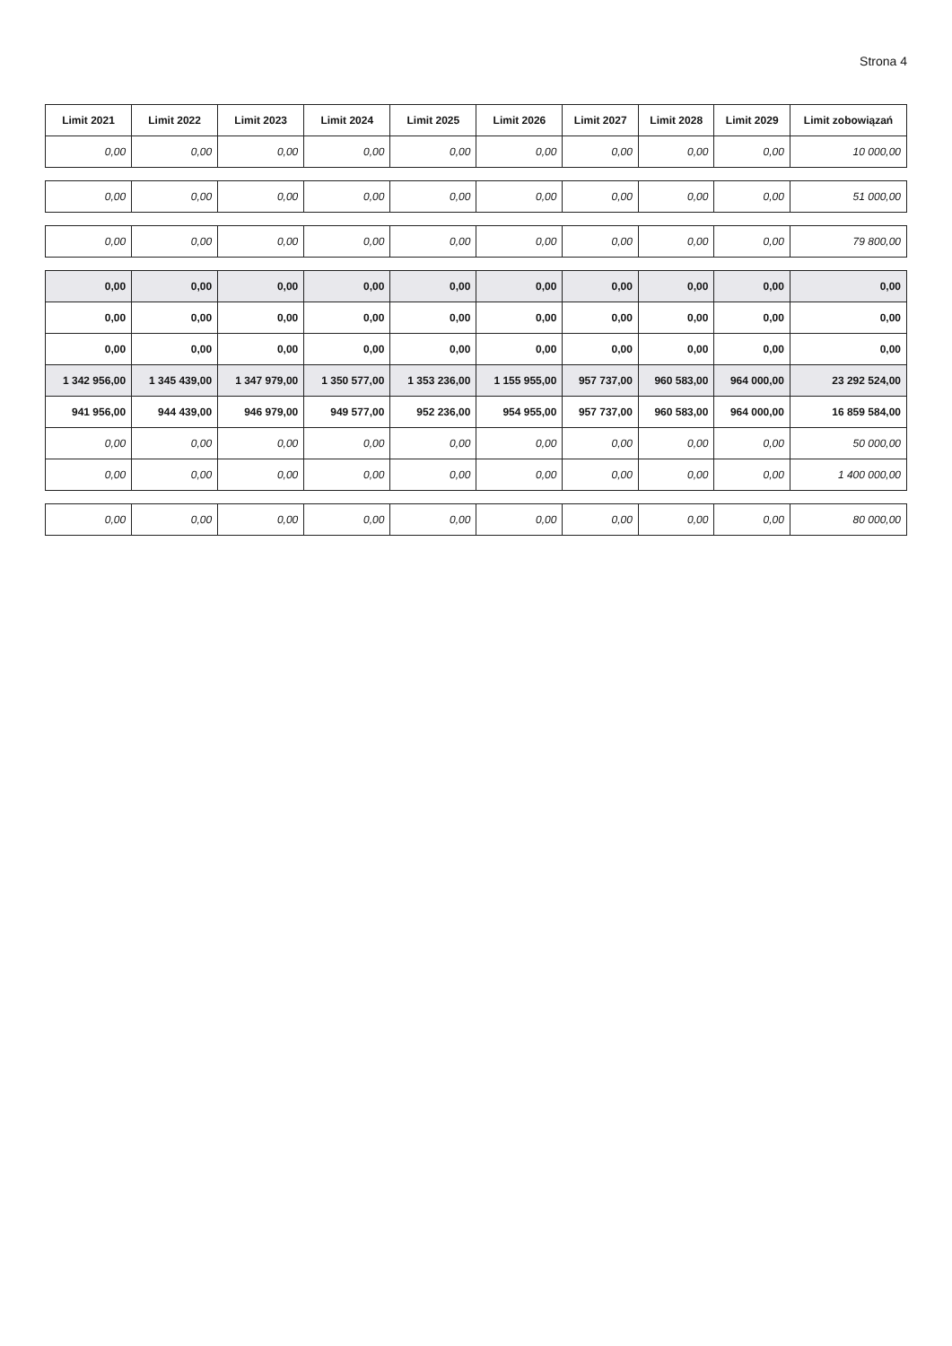Strona 4
| Limit 2021 | Limit 2022 | Limit 2023 | Limit 2024 | Limit 2025 | Limit 2026 | Limit 2027 | Limit 2028 | Limit 2029 | Limit zobowiązań |
| --- | --- | --- | --- | --- | --- | --- | --- | --- | --- |
| 0,00 | 0,00 | 0,00 | 0,00 | 0,00 | 0,00 | 0,00 | 0,00 | 0,00 | 10 000,00 |
| 0,00 | 0,00 | 0,00 | 0,00 | 0,00 | 0,00 | 0,00 | 0,00 | 0,00 | 51 000,00 |
| 0,00 | 0,00 | 0,00 | 0,00 | 0,00 | 0,00 | 0,00 | 0,00 | 0,00 | 79 800,00 |
| 0,00 | 0,00 | 0,00 | 0,00 | 0,00 | 0,00 | 0,00 | 0,00 | 0,00 | 0,00 |
| 0,00 | 0,00 | 0,00 | 0,00 | 0,00 | 0,00 | 0,00 | 0,00 | 0,00 | 0,00 |
| 0,00 | 0,00 | 0,00 | 0,00 | 0,00 | 0,00 | 0,00 | 0,00 | 0,00 | 0,00 |
| 1 342 956,00 | 1 345 439,00 | 1 347 979,00 | 1 350 577,00 | 1 353 236,00 | 1 155 955,00 | 957 737,00 | 960 583,00 | 964 000,00 | 23 292 524,00 |
| 941 956,00 | 944 439,00 | 946 979,00 | 949 577,00 | 952 236,00 | 954 955,00 | 957 737,00 | 960 583,00 | 964 000,00 | 16 859 584,00 |
| 0,00 | 0,00 | 0,00 | 0,00 | 0,00 | 0,00 | 0,00 | 0,00 | 0,00 | 50 000,00 |
| 0,00 | 0,00 | 0,00 | 0,00 | 0,00 | 0,00 | 0,00 | 0,00 | 0,00 | 1 400 000,00 |
| 0,00 | 0,00 | 0,00 | 0,00 | 0,00 | 0,00 | 0,00 | 0,00 | 0,00 | 80 000,00 |